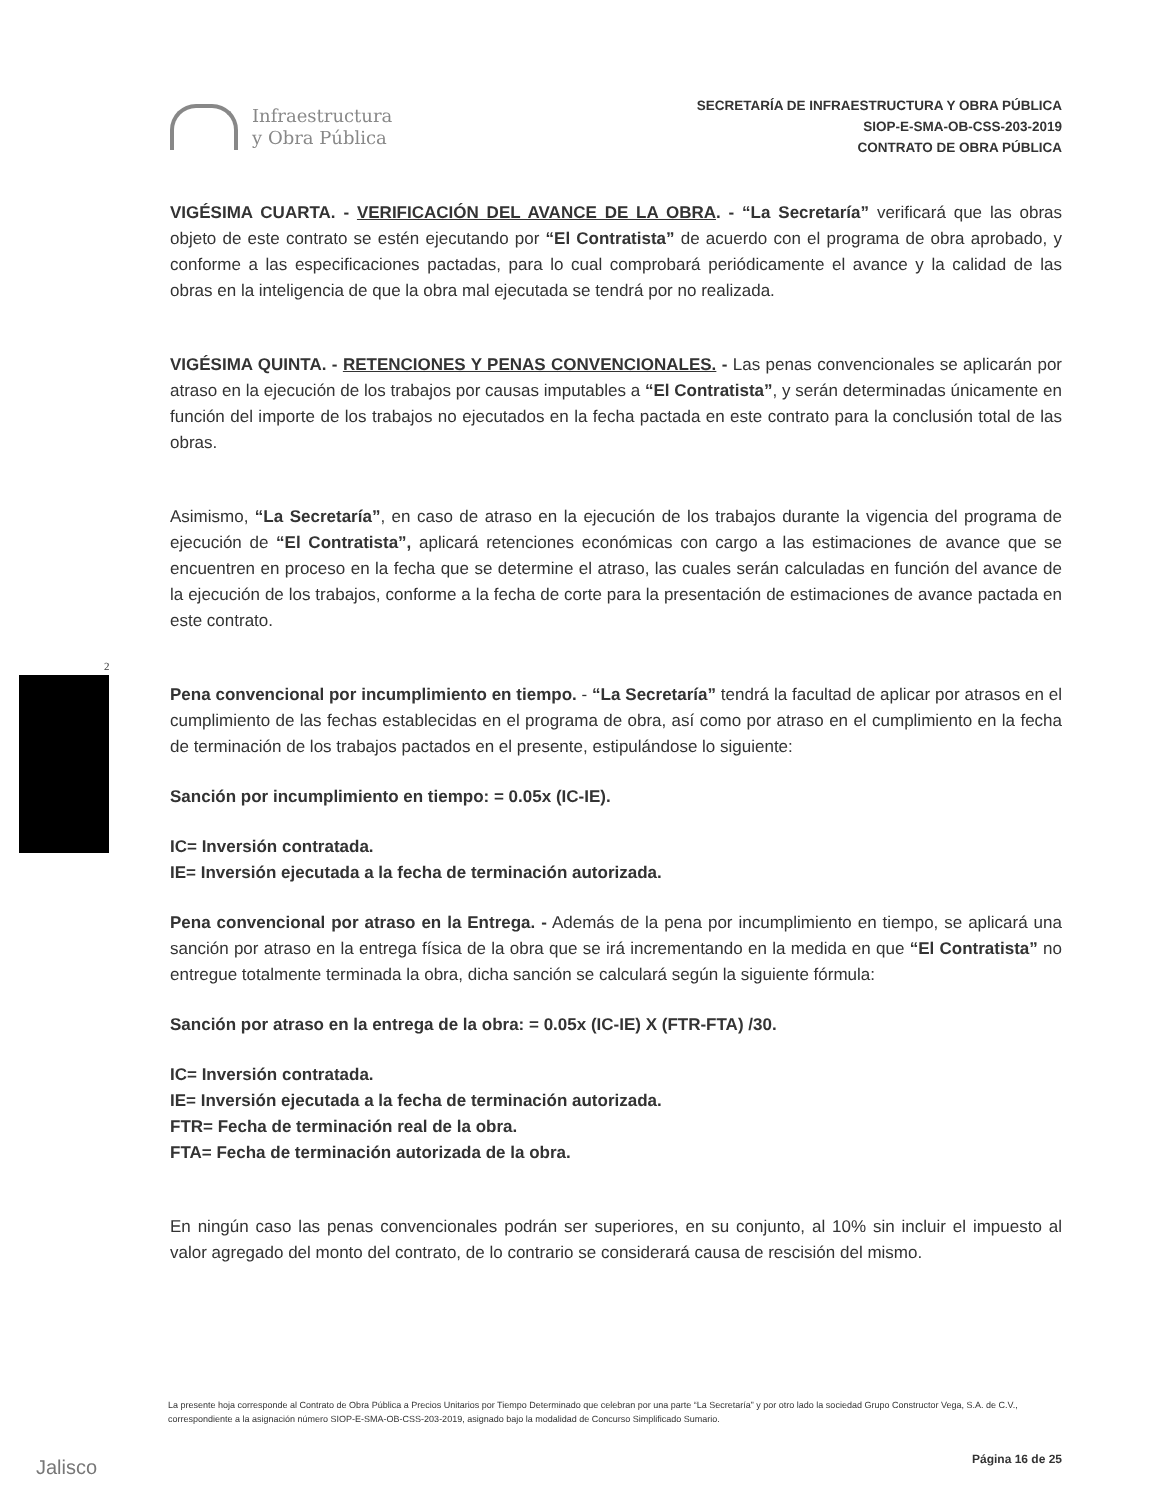Infraestructura
y Obra Pública
SECRETARÍA DE INFRAESTRUCTURA Y OBRA PÚBLICA
SIOP-E-SMA-OB-CSS-203-2019
CONTRATO DE OBRA PÚBLICA
2
VIGÉSIMA CUARTA. - VERIFICACIÓN DEL AVANCE DE LA OBRA. - “La Secretaría” verificará que las obras objeto de este contrato se estén ejecutando por “El Contratista” de acuerdo con el programa de obra aprobado, y conforme a las especificaciones pactadas, para lo cual comprobará periódicamente el avance y la calidad de las obras en la inteligencia de que la obra mal ejecutada se tendrá por no realizada.
VIGÉSIMA QUINTA. - RETENCIONES Y PENAS CONVENCIONALES. - Las penas convencionales se aplicarán por atraso en la ejecución de los trabajos por causas imputables a “El Contratista”, y serán determinadas únicamente en función del importe de los trabajos no ejecutados en la fecha pactada en este contrato para la conclusión total de las obras.
Asimismo, “La Secretaría”, en caso de atraso en la ejecución de los trabajos durante la vigencia del programa de ejecución de “El Contratista”, aplicará retenciones económicas con cargo a las estimaciones de avance que se encuentren en proceso en la fecha que se determine el atraso, las cuales serán calculadas en función del avance de la ejecución de los trabajos, conforme a la fecha de corte para la presentación de estimaciones de avance pactada en este contrato.
Pena convencional por incumplimiento en tiempo. - “La Secretaría” tendrá la facultad de aplicar por atrasos en el cumplimiento de las fechas establecidas en el programa de obra, así como por atraso en el cumplimiento en la fecha de terminación de los trabajos pactados en el presente, estipulándose lo siguiente:
Sanción por incumplimiento en tiempo: = 0.05x (IC-IE).
IC= Inversión contratada.
IE= Inversión ejecutada a la fecha de terminación autorizada.
Pena convencional por atraso en la Entrega. - Además de la pena por incumplimiento en tiempo, se aplicará una sanción por atraso en la entrega física de la obra que se irá incrementando en la medida en que “El Contratista” no entregue totalmente terminada la obra, dicha sanción se calculará según la siguiente fórmula:
Sanción por atraso en la entrega de la obra: = 0.05x (IC-IE) X (FTR-FTA) /30.
IC= Inversión contratada.
IE= Inversión ejecutada a la fecha de terminación autorizada.
FTR= Fecha de terminación real de la obra.
FTA= Fecha de terminación autorizada de la obra.
En ningún caso las penas convencionales podrán ser superiores, en su conjunto, al 10% sin incluir el impuesto al valor agregado del monto del contrato, de lo contrario se considerará causa de rescisión del mismo.
La presente hoja corresponde al Contrato de Obra Pública a Precios Unitarios por Tiempo Determinado que celebran por una parte “La Secretaría” y por otro lado la sociedad Grupo Constructor Vega, S.A. de C.V., correspondiente a la asignación número SIOP-E-SMA-OB-CSS-203-2019, asignado bajo la modalidad de Concurso Simplificado Sumario.
Jalisco Página 16 de 25